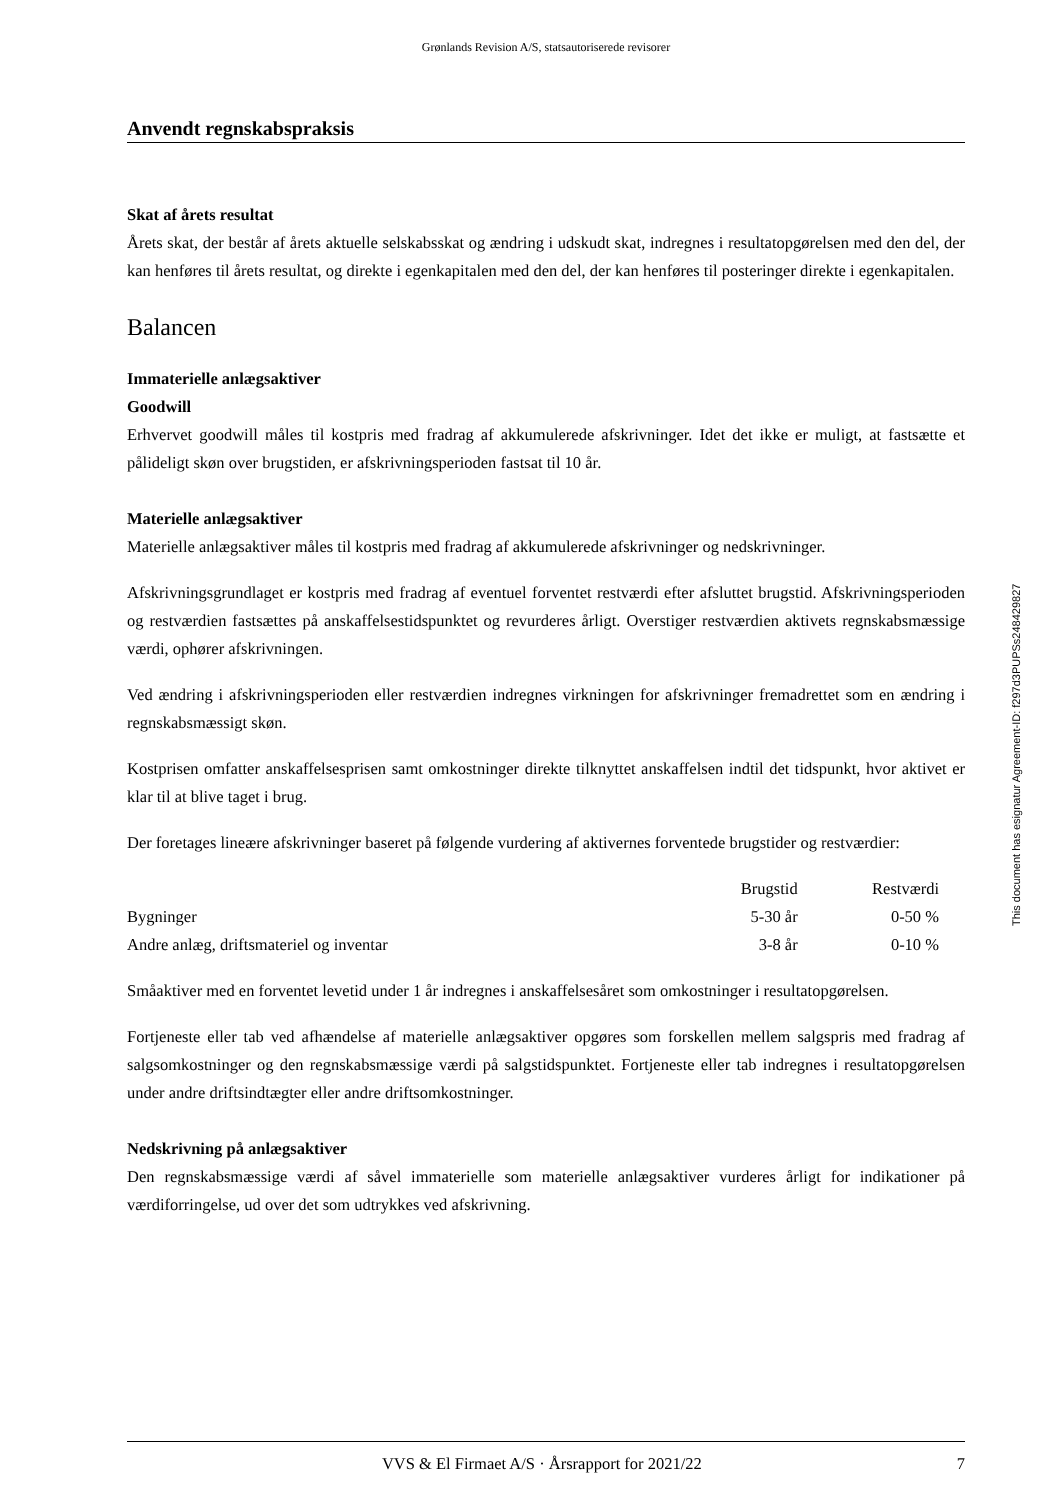Grønlands Revision A/S, statsautoriserede revisorer
Anvendt regnskabspraksis
Skat af årets resultat
Årets skat, der består af årets aktuelle selskabsskat og ændring i udskudt skat, indregnes i resultatopgørelsen med den del, der kan henføres til årets resultat, og direkte i egenkapitalen med den del, der kan henføres til posteringer direkte i egenkapitalen.
Balancen
Immaterielle anlægsaktiver
Goodwill
Erhvervet goodwill måles til kostpris med fradrag af akkumulerede afskrivninger. Idet det ikke er muligt, at fastsætte et pålideligt skøn over brugstiden, er afskrivningsperioden fastsat til 10 år.
Materielle anlægsaktiver
Materielle anlægsaktiver måles til kostpris med fradrag af akkumulerede afskrivninger og nedskrivninger.
Afskrivningsgrundlaget er kostpris med fradrag af eventuel forventet restværdi efter afsluttet brugstid. Afskrivningsperioden og restværdien fastsættes på anskaffelsestidspunktet og revurderes årligt. Overstiger restværdien aktivets regnskabsmæssige værdi, ophører afskrivningen.
Ved ændring i afskrivningsperioden eller restværdien indregnes virkningen for afskrivninger fremadrettet som en ændring i regnskabsmæssigt skøn.
Kostprisen omfatter anskaffelsesprisen samt omkostninger direkte tilknyttet anskaffelsen indtil det tidspunkt, hvor aktivet er klar til at blive taget i brug.
Der foretages lineære afskrivninger baseret på følgende vurdering af aktivernes forventede brugstider og restværdier:
| | Brugstid | Restværdi |
| --- | --- | --- |
| Bygninger | 5-30 år | 0-50 % |
| Andre anlæg, driftsmateriel og inventar | 3-8 år | 0-10 % |
Småaktiver med en forventet levetid under 1 år indregnes i anskaffelsesåret som omkostninger i resultatopgørelsen.
Fortjeneste eller tab ved afhændelse af materielle anlægsaktiver opgøres som forskellen mellem salgspris med fradrag af salgsomkostninger og den regnskabsmæssige værdi på salgstidspunktet. Fortjeneste eller tab indregnes i resultatopgørelsen under andre driftsindtægter eller andre driftsomkostninger.
Nedskrivning på anlægsaktiver
Den regnskabsmæssige værdi af såvel immaterielle som materielle anlægsaktiver vurderes årligt for indikationer på værdiforringelse, ud over det som udtrykkes ved afskrivning.
VVS & El Firmaet A/S · Årsrapport for 2021/22 7
This document has esignatur Agreement-ID: f297d3PUPSs248429827